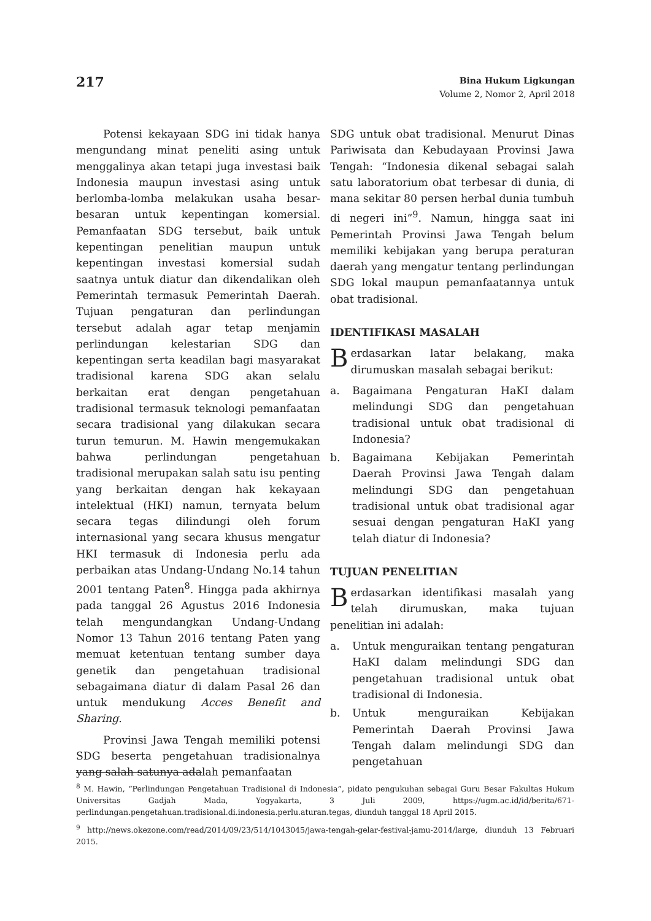217
Bina Hukum Ligkungan
Volume 2, Nomor 2, April 2018
Potensi kekayaan SDG ini tidak hanya mengundang minat peneliti asing untuk menggalinya akan tetapi juga investasi baik Indonesia maupun investasi asing untuk berlomba-lomba melakukan usaha besar-besaran untuk kepentingan komersial. Pemanfaatan SDG tersebut, baik untuk kepentingan penelitian maupun untuk kepentingan investasi komersial sudah saatnya untuk diatur dan dikendalikan oleh Pemerintah termasuk Pemerintah Daerah. Tujuan pengaturan dan perlindungan tersebut adalah agar tetap menjamin perlindungan kelestarian SDG dan kepentingan serta keadilan bagi masyarakat tradisional karena SDG akan selalu berkaitan erat dengan pengetahuan tradisional termasuk teknologi pemanfaatan secara tradisional yang dilakukan secara turun temurun. M. Hawin mengemukakan bahwa perlindungan pengetahuan tradisional merupakan salah satu isu penting yang berkaitan dengan hak kekayaan intelektual (HKI) namun, ternyata belum secara tegas dilindungi oleh forum internasional yang secara khusus mengatur HKI termasuk di Indonesia perlu ada perbaikan atas Undang-Undang No.14 tahun 2001 tentang Paten<sup>8</sup>. Hingga pada akhirnya pada tanggal 26 Agustus 2016 Indonesia telah mengundangkan Undang-Undang Nomor 13 Tahun 2016 tentang Paten yang memuat ketentuan tentang sumber daya genetik dan pengetahuan tradisional sebagaimana diatur di dalam Pasal 26 dan untuk mendukung Acces Benefit and Sharing.
Provinsi Jawa Tengah memiliki potensi SDG beserta pengetahuan tradisionalnya yang salah satunya adalah pemanfaatan
SDG untuk obat tradisional. Menurut Dinas Pariwisata dan Kebudayaan Provinsi Jawa Tengah: “Indonesia dikenal sebagai salah satu laboratorium obat terbesar di dunia, di mana sekitar 80 persen herbal dunia tumbuh di negeri ini”<sup>9</sup>. Namun, hingga saat ini Pemerintah Provinsi Jawa Tengah belum memiliki kebijakan yang berupa peraturan daerah yang mengatur tentang perlindungan SDG lokal maupun pemanfaatannya untuk obat tradisional.
IDENTIFIKASI MASALAH
Berdasarkan latar belakang, maka dirumuskan masalah sebagai berikut:
a. Bagaimana Pengaturan HaKI dalam melindungi SDG dan pengetahuan tradisional untuk obat tradisional di Indonesia?
b. Bagaimana Kebijakan Pemerintah Daerah Provinsi Jawa Tengah dalam melindungi SDG dan pengetahuan tradisional untuk obat tradisional agar sesuai dengan pengaturan HaKI yang telah diatur di Indonesia?
TUJUAN PENELITIAN
Berdasarkan identifikasi masalah yang telah dirumuskan, maka tujuan penelitian ini adalah:
a. Untuk menguraikan tentang pengaturan HaKI dalam melindungi SDG dan pengetahuan tradisional untuk obat tradisional di Indonesia.
b. Untuk menguraikan Kebijakan Pemerintah Daerah Provinsi Jawa Tengah dalam melindungi SDG dan pengetahuan
<sup>8</sup> M. Hawin, “Perlindungan Pengetahuan Tradisional di Indonesia”, pidato pengukuhan sebagai Guru Besar Fakultas Hukum Universitas Gadjah Mada, Yogyakarta, 3 Juli 2009, https://ugm.ac.id/id/berita/671-perlindungan.pengetahuan.tradisional.di.indonesia.perlu.aturan.tegas, diunduh tanggal 18 April 2015.
<sup>9</sup> http://news.okezone.com/read/2014/09/23/514/1043045/jawa-tengah-gelar-festival-jamu-2014/large, diunduh 13 Februari 2015.